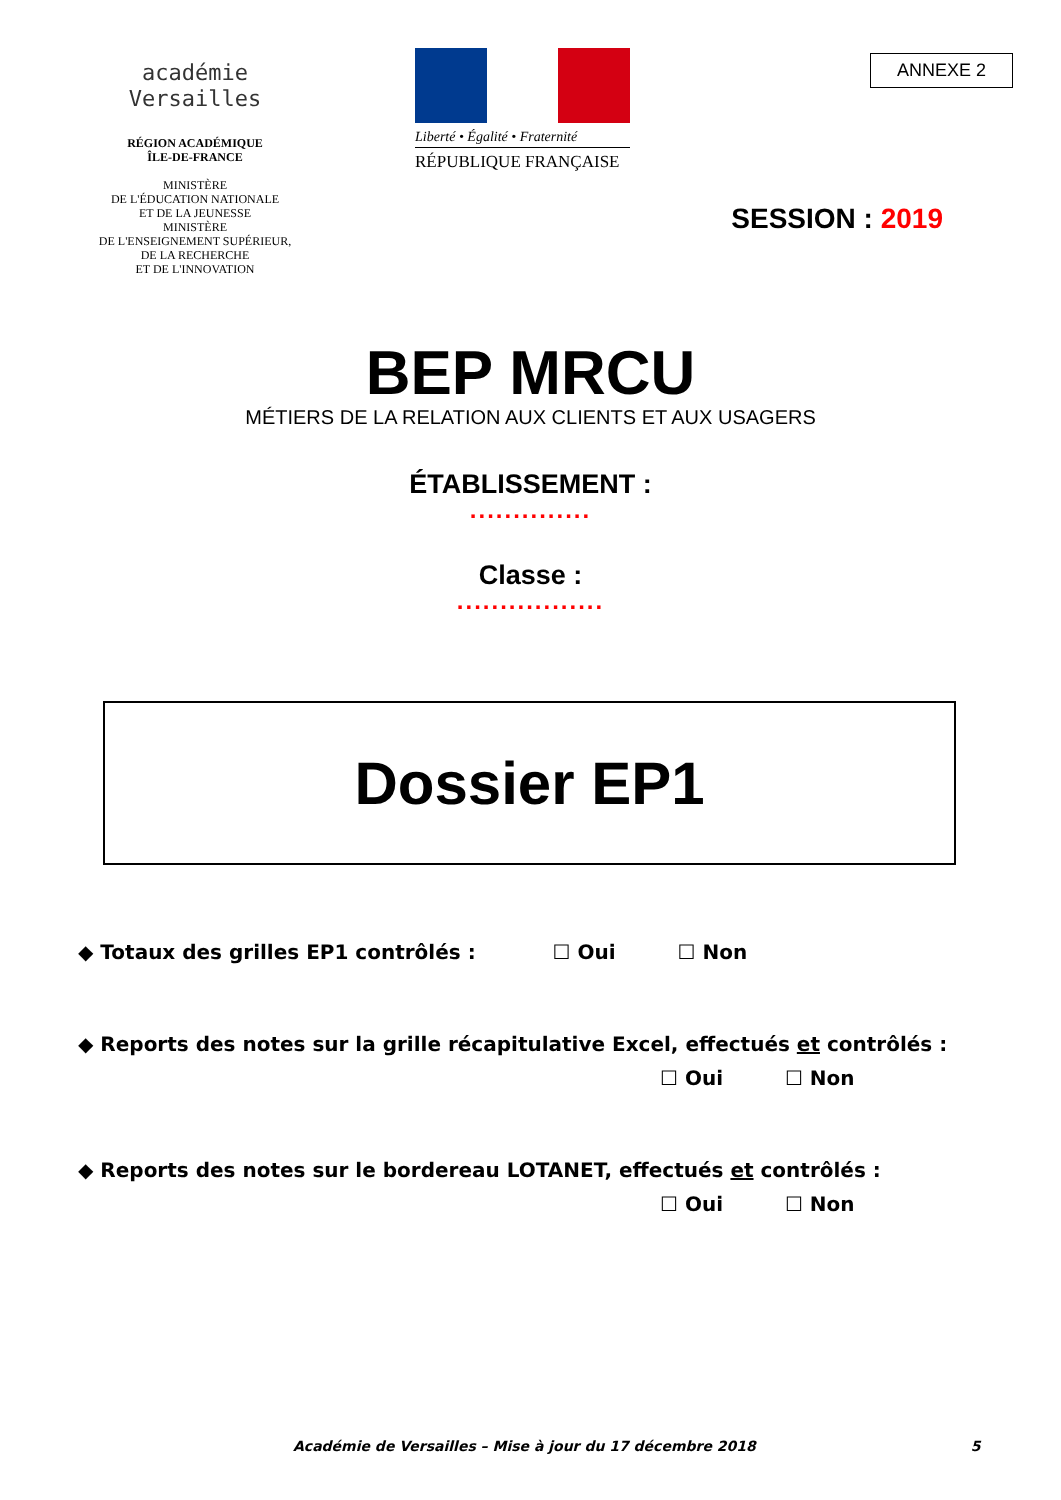académie
Versailles
RÉGION ACADÉMIQUE
ÎLE-DE-FRANCE
MINISTÈRE
DE L'ÉDUCATION NATIONALE
ET DE LA JEUNESSE
MINISTÈRE
DE L'ENSEIGNEMENT SUPÉRIEUR,
DE LA RECHERCHE
ET DE L'INNOVATION
Liberté • Égalité • Fraternité
RÉPUBLIQUE FRANÇAISE
ANNEXE 2
SESSION : 2019
BEP MRCU
MÉTIERS DE LA RELATION AUX CLIENTS ET AUX USAGERS
ÉTABLISSEMENT :
..............
Classe :
.................
Dossier EP1
◆ Totaux des grilles EP1 contrôlés : ☐ Oui ☐ Non
◆ Reports des notes sur la grille récapitulative Excel, effectués et contrôlés :
☐ Oui ☐ Non
◆ Reports des notes sur le bordereau LOTANET, effectués et contrôlés :
☐ Oui ☐ Non
Académie de Versailles – Mise à jour du 17 décembre 2018 5